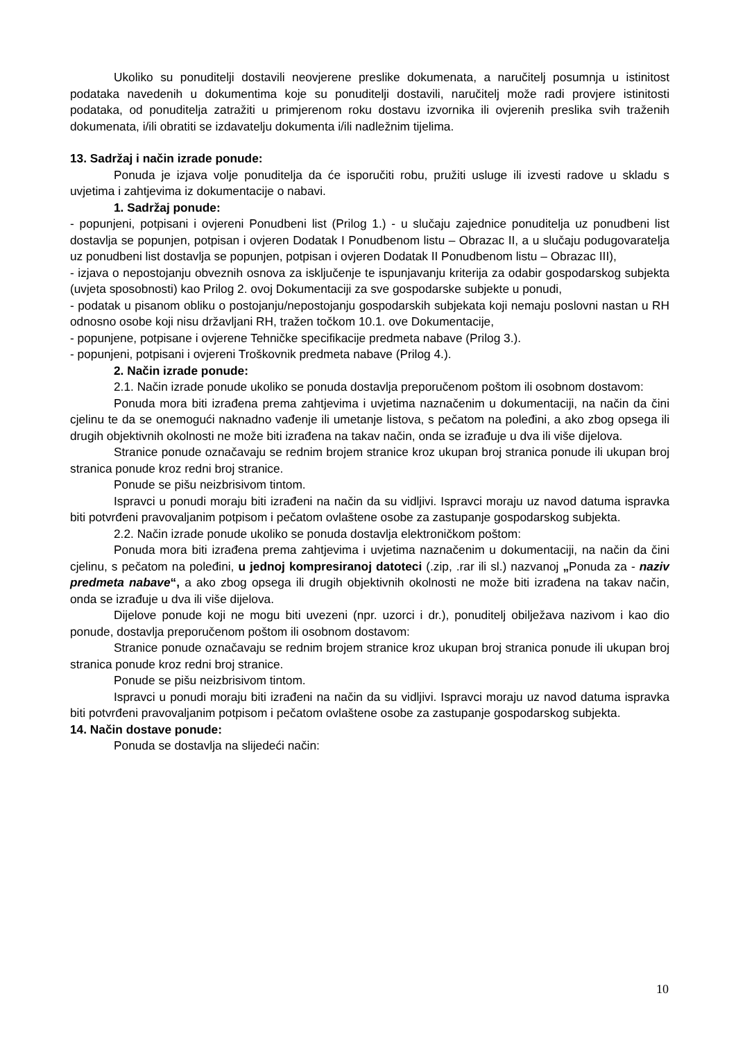Ukoliko su ponuditelji dostavili neovjerene preslike dokumenata, a naručitelj posumnja u istinitost podataka navedenih u dokumentima koje su ponuditelji dostavili, naručitelj može radi provjere istinitosti podataka, od ponuditelja zatražiti u primjerenom roku dostavu izvornika ili ovjerenih preslika svih traženih dokumenata, i/ili obratiti se izdavatelju dokumenta i/ili nadležnim tijelima.
13. Sadržaj i način izrade ponude:
Ponuda je izjava volje ponuditelja da će isporučiti robu, pružiti usluge ili izvesti radove u skladu s uvjetima i zahtjevima iz dokumentacije o nabavi.
1. Sadržaj ponude:
- popunjeni, potpisani i ovjereni Ponudbeni list (Prilog 1.) - u slučaju zajednice ponuditelja uz ponudbeni list dostavlja se popunjen, potpisan i ovjeren Dodatak I Ponudbenom listu – Obrazac II, a u slučaju podugovaratelja uz ponudbeni list dostavlja se popunjen, potpisan i ovjeren Dodatak II Ponudbenom listu – Obrazac III),
- izjava o nepostojanju obveznih osnova za isključenje te ispunjavanju kriterija za odabir gospodarskog subjekta (uvjeta sposobnosti) kao Prilog 2. ovoj Dokumentaciji za sve gospodarske subjekte u ponudi,
- podatak u pisanom obliku o postojanju/nepostojanju gospodarskih subjekata koji nemaju poslovni nastan u RH odnosno osobe koji nisu državljani RH, tražen točkom 10.1. ove Dokumentacije,
- popunjene, potpisane i ovjerene Tehničke specifikacije predmeta nabave (Prilog 3.).
- popunjeni, potpisani i ovjereni Troškovnik predmeta nabave (Prilog 4.).
2. Način izrade ponude:
2.1. Način izrade ponude ukoliko se ponuda dostavlja preporučenom poštom ili osobnom dostavom:
Ponuda mora biti izrađena prema zahtjevima i uvjetima naznačenim u dokumentaciji, na način da čini cjelinu te da se onemogući naknadno vađenje ili umetanje listova, s pečatom na poleđini, a ako zbog opsega ili drugih objektivnih okolnosti ne može biti izrađena na takav način, onda se izrađuje u dva ili više dijelova.
Stranice ponude označavaju se rednim brojem stranice kroz ukupan broj stranica ponude ili ukupan broj stranica ponude kroz redni broj stranice.
Ponude se pišu neizbrisivom tintom.
Ispravci u ponudi moraju biti izrađeni na način da su vidljivi. Ispravci moraju uz navod datuma ispravka biti potvrđeni pravovaljanim potpisom i pečatom ovlaštene osobe za zastupanje gospodarskog subjekta.
2.2. Način izrade ponude ukoliko se ponuda dostavlja elektroničkom poštom:
Ponuda mora biti izrađena prema zahtjevima i uvjetima naznačenim u dokumentaciji, na način da čini cjelinu, s pečatom na poleđini, u jednoj kompresiranoj datoteci (.zip, .rar ili sl.) nazvanoj „Ponuda za - naziv predmeta nabave“, a ako zbog opsega ili drugih objektivnih okolnosti ne može biti izrađena na takav način, onda se izrađuje u dva ili više dijelova.
Dijelove ponude koji ne mogu biti uvezeni (npr. uzorci i dr.), ponuditelj obilježava nazivom i kao dio ponude, dostavlja preporučenom poštom ili osobnom dostavom:
Stranice ponude označavaju se rednim brojem stranice kroz ukupan broj stranica ponude ili ukupan broj stranica ponude kroz redni broj stranice.
Ponude se pišu neizbrisivom tintom.
Ispravci u ponudi moraju biti izrađeni na način da su vidljivi. Ispravci moraju uz navod datuma ispravka biti potvrđeni pravovaljanim potpisom i pečatom ovlaštene osobe za zastupanje gospodarskog subjekta.
14. Način dostave ponude:
Ponuda se dostavlja na slijedeći način:
10